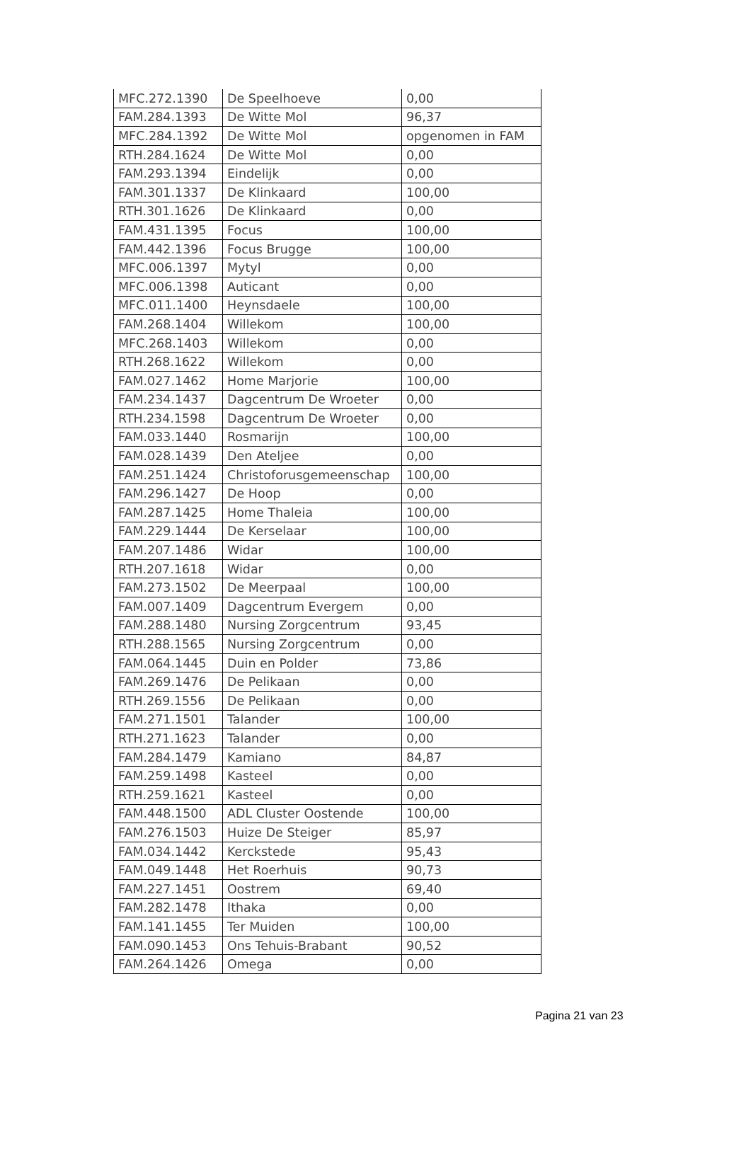| MFC.272.1390 | De Speelhoeve | 0,00 |
| FAM.284.1393 | De Witte Mol | 96,37 |
| MFC.284.1392 | De Witte Mol | opgenomen in FAM |
| RTH.284.1624 | De Witte Mol | 0,00 |
| FAM.293.1394 | Eindelijk | 0,00 |
| FAM.301.1337 | De Klinkaard | 100,00 |
| RTH.301.1626 | De Klinkaard | 0,00 |
| FAM.431.1395 | Focus | 100,00 |
| FAM.442.1396 | Focus Brugge | 100,00 |
| MFC.006.1397 | Mytyl | 0,00 |
| MFC.006.1398 | Auticant | 0,00 |
| MFC.011.1400 | Heynsdaele | 100,00 |
| FAM.268.1404 | Willekom | 100,00 |
| MFC.268.1403 | Willekom | 0,00 |
| RTH.268.1622 | Willekom | 0,00 |
| FAM.027.1462 | Home Marjorie | 100,00 |
| FAM.234.1437 | Dagcentrum De Wroeter | 0,00 |
| RTH.234.1598 | Dagcentrum De Wroeter | 0,00 |
| FAM.033.1440 | Rosmarijn | 100,00 |
| FAM.028.1439 | Den Ateljee | 0,00 |
| FAM.251.1424 | Christoforusgemeenschap | 100,00 |
| FAM.296.1427 | De Hoop | 0,00 |
| FAM.287.1425 | Home Thaleia | 100,00 |
| FAM.229.1444 | De Kerselaar | 100,00 |
| FAM.207.1486 | Widar | 100,00 |
| RTH.207.1618 | Widar | 0,00 |
| FAM.273.1502 | De Meerpaal | 100,00 |
| FAM.007.1409 | Dagcentrum Evergem | 0,00 |
| FAM.288.1480 | Nursing Zorgcentrum | 93,45 |
| RTH.288.1565 | Nursing Zorgcentrum | 0,00 |
| FAM.064.1445 | Duin en Polder | 73,86 |
| FAM.269.1476 | De Pelikaan | 0,00 |
| RTH.269.1556 | De Pelikaan | 0,00 |
| FAM.271.1501 | Talander | 100,00 |
| RTH.271.1623 | Talander | 0,00 |
| FAM.284.1479 | Kamiano | 84,87 |
| FAM.259.1498 | Kasteel | 0,00 |
| RTH.259.1621 | Kasteel | 0,00 |
| FAM.448.1500 | ADL Cluster Oostende | 100,00 |
| FAM.276.1503 | Huize De Steiger | 85,97 |
| FAM.034.1442 | Kerckstede | 95,43 |
| FAM.049.1448 | Het Roerhuis | 90,73 |
| FAM.227.1451 | Oostrem | 69,40 |
| FAM.282.1478 | Ithaka | 0,00 |
| FAM.141.1455 | Ter Muiden | 100,00 |
| FAM.090.1453 | Ons Tehuis-Brabant | 90,52 |
| FAM.264.1426 | Omega | 0,00 |
Pagina 21 van 23